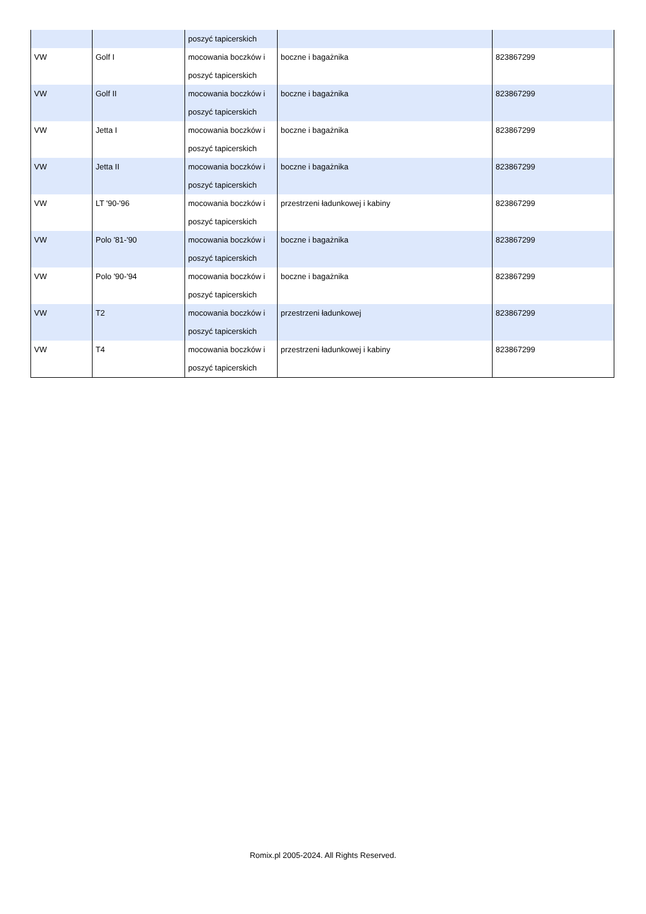| | | poszyć tapicerskich | | |
| VW | Golf I | mocowania boczków i poszyć tapicerskich | boczne i bagażnika | 823867299 |
| VW | Golf II | mocowania boczków i poszyć tapicerskich | boczne i bagażnika | 823867299 |
| VW | Jetta I | mocowania boczków i poszyć tapicerskich | boczne i bagażnika | 823867299 |
| VW | Jetta II | mocowania boczków i poszyć tapicerskich | boczne i bagażnika | 823867299 |
| VW | LT '90-'96 | mocowania boczków i poszyć tapicerskich | przestrzeni ładunkowej i kabiny | 823867299 |
| VW | Polo '81-'90 | mocowania boczków i poszyć tapicerskich | boczne i bagażnika | 823867299 |
| VW | Polo '90-'94 | mocowania boczków i poszyć tapicerskich | boczne i bagażnika | 823867299 |
| VW | T2 | mocowania boczków i poszyć tapicerskich | przestrzeni ładunkowej | 823867299 |
| VW | T4 | mocowania boczków i poszyć tapicerskich | przestrzeni ładunkowej i kabiny | 823867299 |
Romix.pl 2005-2024. All Rights Reserved.